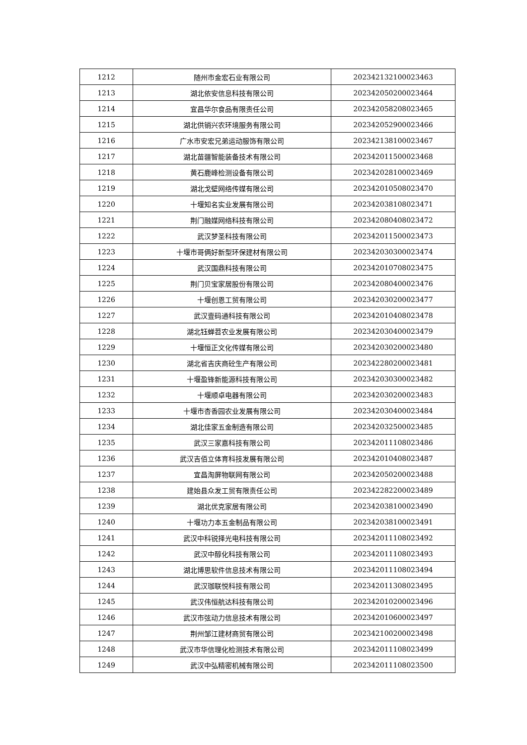| 1212 | 随州市金宏石业有限公司 | 202342132100023463 |
| 1213 | 湖北依安信息科技有限公司 | 202342050200023464 |
| 1214 | 宜昌华尔食品有限责任公司 | 202342058208023465 |
| 1215 | 湖北供销兴农环境服务有限公司 | 202342052900023466 |
| 1216 | 广水市安宏兄弟运动服饰有限公司 | 202342138100023467 |
| 1217 | 湖北苗疆智能装备技术有限公司 | 202342011500023468 |
| 1218 | 黄石鹿峰检测设备有限公司 | 202342028100023469 |
| 1219 | 湖北戈壁网络传媒有限公司 | 202342010508023470 |
| 1220 | 十堰知名实业发展有限公司 | 202342038108023471 |
| 1221 | 荆门融媒网络科技有限公司 | 202342080408023472 |
| 1222 | 武汉梦圣科技有限公司 | 202342011500023473 |
| 1223 | 十堰市哥俩好新型环保建材有限公司 | 202342030300023474 |
| 1224 | 武汉国鼎科技有限公司 | 202342010708023475 |
| 1225 | 荆门贝宝家居股份有限公司 | 202342080400023476 |
| 1226 | 十堰创恩工贸有限公司 | 202342030200023477 |
| 1227 | 武汉壹码通科技有限公司 | 202342010408023478 |
| 1228 | 湖北钰蝉苕农业发展有限公司 | 202342030400023479 |
| 1229 | 十堰恒正文化传媒有限公司 | 202342030200023480 |
| 1230 | 湖北省吉庆商砼生产有限公司 | 202342280200023481 |
| 1231 | 十堰盈锋新能源科技有限公司 | 202342030300023482 |
| 1232 | 十堰顺卓电器有限公司 | 202342030200023483 |
| 1233 | 十堰市杏香园农业发展有限公司 | 202342030400023484 |
| 1234 | 湖北佳家五金制造有限公司 | 202342032500023485 |
| 1235 | 武汉三家嘉科技有限公司 | 202342011108023486 |
| 1236 | 武汉吉佰立体育科技发展有限公司 | 202342010408023487 |
| 1237 | 宜昌淘屏物联网有限公司 | 202342050200023488 |
| 1238 | 建始县众发工贸有限责任公司 | 202342282200023489 |
| 1239 | 湖北优克家居有限公司 | 202342038100023490 |
| 1240 | 十堰功力本五金制品有限公司 | 202342038100023491 |
| 1241 | 武汉中科锐择光电科技有限公司 | 202342011108023492 |
| 1242 | 武汉中醇化科技有限公司 | 202342011108023493 |
| 1243 | 湖北博思软件信息技术有限公司 | 202342011108023494 |
| 1244 | 武汉珈联悦科技有限公司 | 202342011308023495 |
| 1245 | 武汉伟恒航达科技有限公司 | 202342010200023496 |
| 1246 | 武汉市弦动力信息技术有限公司 | 202342010600023497 |
| 1247 | 荆州邹江建材商贸有限公司 | 202342100200023498 |
| 1248 | 武汉市华信理化检测技术有限公司 | 202342011108023499 |
| 1249 | 武汉中弘精密机械有限公司 | 202342011108023500 |